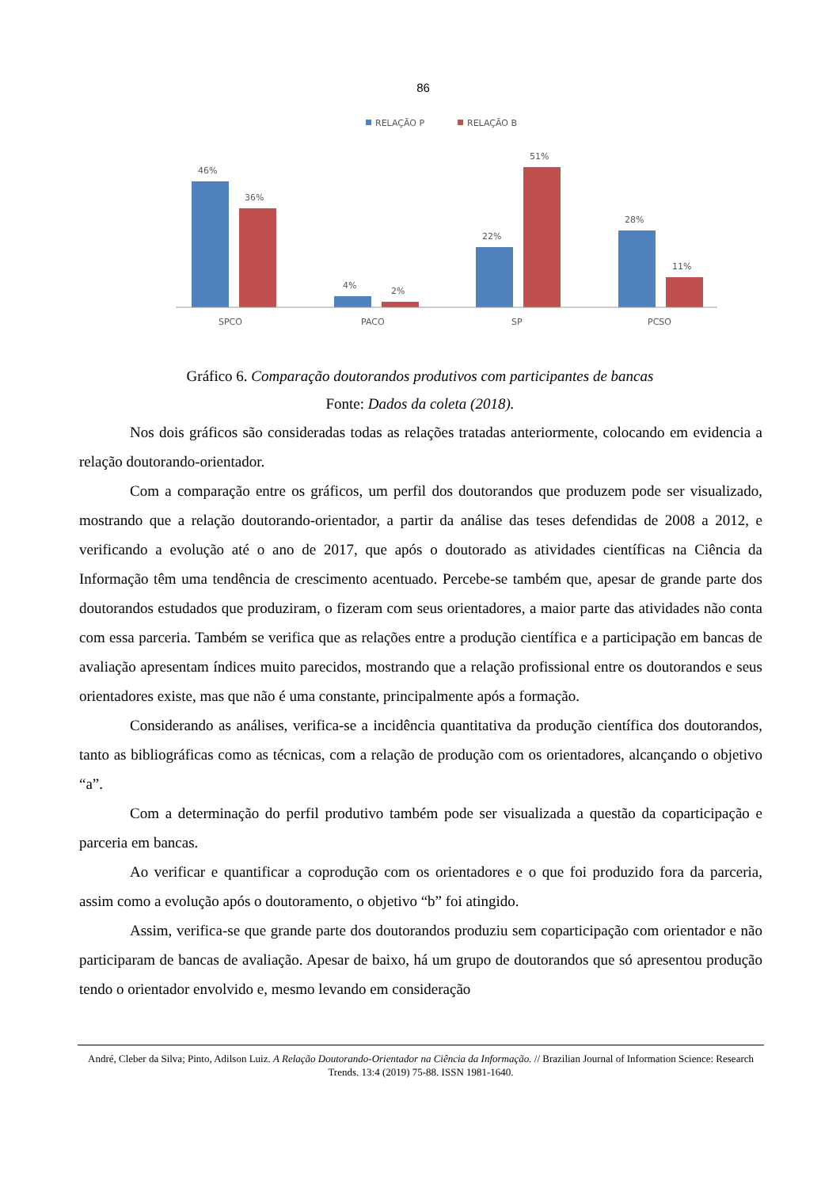86
RELAÇÃO P
RELAÇÃO B
46%
36%
4%
2%
22%
51%
28%
11%
SPCO
PACO
SP
PCSO
Gráfico 6. Comparação doutorandos produtivos com participantes de bancas
Fonte: Dados da coleta (2018).
Nos dois gráficos são consideradas todas as relações tratadas anteriormente, colocando em evidencia a relação doutorando-orientador.
Com a comparação entre os gráficos, um perfil dos doutorandos que produzem pode ser visualizado, mostrando que a relação doutorando-orientador, a partir da análise das teses defendidas de 2008 a 2012, e verificando a evolução até o ano de 2017, que após o doutorado as atividades científicas na Ciência da Informação têm uma tendência de crescimento acentuado. Percebe-se também que, apesar de grande parte dos doutorandos estudados que produziram, o fizeram com seus orientadores, a maior parte das atividades não conta com essa parceria. Também se verifica que as relações entre a produção científica e a participação em bancas de avaliação apresentam índices muito parecidos, mostrando que a relação profissional entre os doutorandos e seus orientadores existe, mas que não é uma constante, principalmente após a formação.
Considerando as análises, verifica-se a incidência quantitativa da produção científica dos doutorandos, tanto as bibliográficas como as técnicas, com a relação de produção com os orientadores, alcançando o objetivo “a”.
Com a determinação do perfil produtivo também pode ser visualizada a questão da coparticipação e parceria em bancas.
Ao verificar e quantificar a coprodução com os orientadores e o que foi produzido fora da parceria, assim como a evolução após o doutoramento, o objetivo “b” foi atingido.
Assim, verifica-se que grande parte dos doutorandos produziu sem coparticipação com orientador e não participaram de bancas de avaliação. Apesar de baixo, há um grupo de doutorandos que só apresentou produção tendo o orientador envolvido e, mesmo levando em consideração
André, Cleber da Silva; Pinto, Adilson Luiz. A Relação Doutorando-Orientador na Ciência da Informação. // Brazilian Journal of Information Science: Research Trends. 13:4 (2019) 75-88. ISSN 1981-1640.